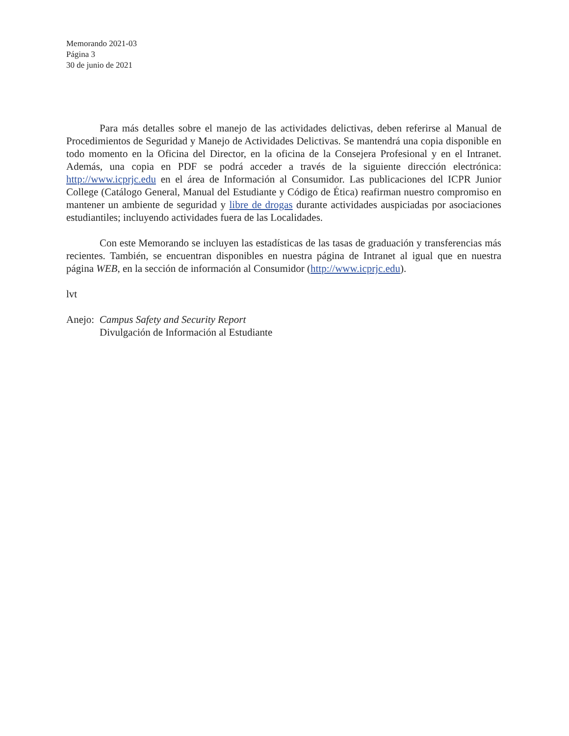Memorando 2021-03
Página 3
30 de junio de 2021
Para más detalles sobre el manejo de las actividades delictivas, deben referirse al Manual de Procedimientos de Seguridad y Manejo de Actividades Delictivas. Se mantendrá una copia disponible en todo momento en la Oficina del Director, en la oficina de la Consejera Profesional y en el Intranet. Además, una copia en PDF se podrá acceder a través de la siguiente dirección electrónica: http://www.icprjc.edu en el área de Información al Consumidor. Las publicaciones del ICPR Junior College (Catálogo General, Manual del Estudiante y Código de Ética) reafirman nuestro compromiso en mantener un ambiente de seguridad y libre de drogas durante actividades auspiciadas por asociaciones estudiantiles; incluyendo actividades fuera de las Localidades.
Con este Memorando se incluyen las estadísticas de las tasas de graduación y transferencias más recientes. También, se encuentran disponibles en nuestra página de Intranet al igual que en nuestra página WEB, en la sección de información al Consumidor (http://www.icprjc.edu).
lvt
Anejo: Campus Safety and Security Report
Divulgación de Información al Estudiante